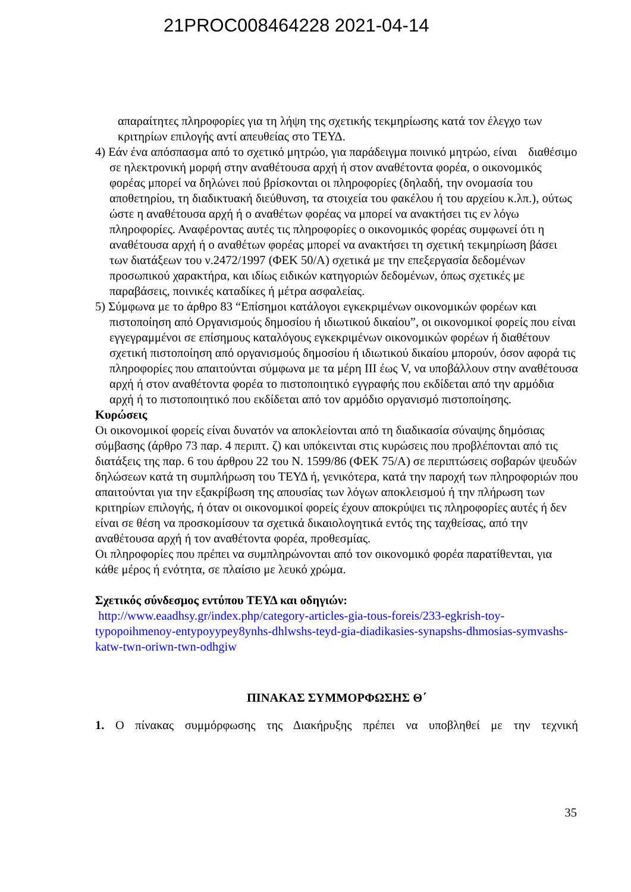21PROC008464228 2021-04-14
απαραίτητες πληροφορίες για τη λήψη της σχετικής τεκμηρίωσης κατά τον έλεγχο των κριτηρίων επιλογής αντί απευθείας στο ΤΕΥΔ.
4) Εάν ένα απόσπασμα από το σχετικό μητρώο, για παράδειγμα ποινικό μητρώο, είναι διαθέσιμο σε ηλεκτρονική μορφή στην αναθέτουσα αρχή ή στον αναθέτοντα φορέα, ο οικονομικός φορέας μπορεί να δηλώνει πού βρίσκονται οι πληροφορίες (δηλαδή, την ονομασία του αποθετηρίου, τη διαδικτυακή διεύθυνση, τα στοιχεία του φακέλου ή του αρχείου κ.λπ.), ούτως ώστε η αναθέτουσα αρχή ή ο αναθέτων φορέας να μπορεί να ανακτήσει τις εν λόγω πληροφορίες. Αναφέροντας αυτές τις πληροφορίες ο οικονομικός φορέας συμφωνεί ότι η αναθέτουσα αρχή ή ο αναθέτων φορέας μπορεί να ανακτήσει τη σχετική τεκμηρίωση βάσει των διατάξεων του ν.2472/1997 (ΦΕΚ 50/Α) σχετικά με την επεξεργασία δεδομένων προσωπικού χαρακτήρα, και ιδίως ειδικών κατηγοριών δεδομένων, όπως σχετικές με παραβάσεις, ποινικές καταδίκες ή μέτρα ασφαλείας.
5) Σύμφωνα με το άρθρο 83 “Επίσημοι κατάλογοι εγκεκριμένων οικονομικών φορέων και πιστοποίηση από Οργανισμούς δημοσίου ή ιδιωτικού δικαίου”, οι οικονομικοί φορείς που είναι εγγεγραμμένοι σε επίσημους καταλόγους εγκεκριμένων οικονομικών φορέων ή διαθέτουν σχετική πιστοποίηση από οργανισμούς δημοσίου ή ιδιωτικού δικαίου μπορούν, όσον αφορά τις πληροφορίες που απαιτούνται σύμφωνα με τα μέρη III έως V, να υποβάλλουν στην αναθέτουσα αρχή ή στον αναθέτοντα φορέα το πιστοποιητικό εγγραφής που εκδίδεται από την αρμόδια αρχή ή το πιστοποιητικό που εκδίδεται από τον αρμόδιο οργανισμό πιστοποίησης.
Κυρώσεις
Οι οικονομικοί φορείς είναι δυνατόν να αποκλείονται από τη διαδικασία σύναψης δημόσιας σύμβασης (άρθρο 73 παρ. 4 περιπτ. ζ) και υπόκεινται στις κυρώσεις που προβλέπονται από τις διατάξεις της παρ. 6 του άρθρου 22 του Ν. 1599/86 (ΦΕΚ 75/Α) σε περιπτώσεις σοβαρών ψευδών δηλώσεων κατά τη συμπλήρωση του ΤΕΥΔ ή, γενικότερα, κατά την παροχή των πληροφοριών που απαιτούνται για την εξακρίβωση της απουσίας των λόγων αποκλεισμού ή την πλήρωση των κριτηρίων επιλογής, ή όταν οι οικονομικοί φορείς έχουν αποκρύψει τις πληροφορίες αυτές ή δεν είναι σε θέση να προσκομίσουν τα σχετικά δικαιολογητικά εντός της ταχθείσας, από την αναθέτουσα αρχή ή τον αναθέτοντα φορέα, προθεσμίας.
Οι πληροφορίες που πρέπει να συμπληρώνονται από τον οικονομικό φορέα παρατίθενται, για κάθε μέρος ή ενότητα, σε πλαίσιο με λευκό χρώμα.
Σχετικός σύνδεσμος εντύπου ΤΕΥΔ και οδηγιών:
http://www.eaadhsy.gr/index.php/category-articles-gia-tous-foreis/233-egkrish-toy-typopoihmenoy-entypoyypey8ynhs-dhlwshs-teyd-gia-diadikasies-synapshs-dhmosias-symvashs-katw-twn-oriwn-twn-odhgiw
ΠΙΝΑΚΑΣ ΣΥΜΜΟΡΦΩΣΗΣ Θ΄
1. Ο πίνακας συμμόρφωσης της Διακήρυξης πρέπει να υποβληθεί με την τεχνική
35